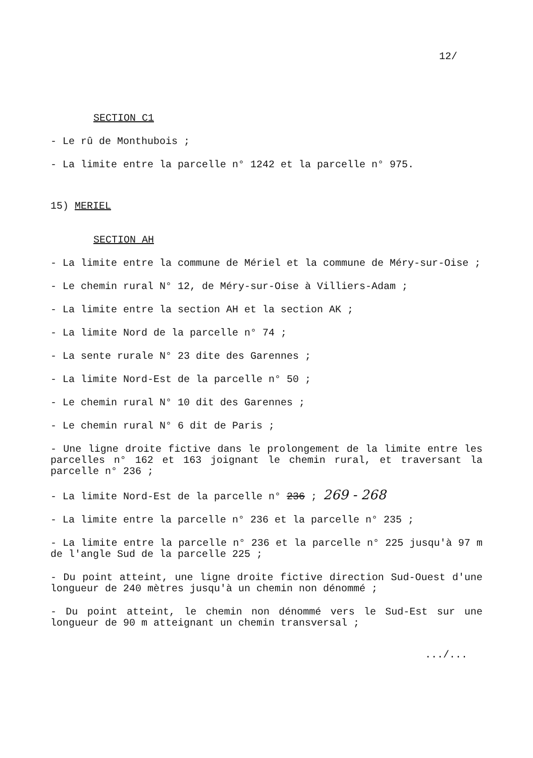12/
SECTION C1
- Le rû de Monthubois ;
- La limite entre la parcelle n° 1242 et la parcelle n° 975.
15) MERIEL
SECTION AH
- La limite entre la commune de Mériel et la commune de Méry-sur-Oise ;
- Le chemin rural N° 12, de Méry-sur-Oise à Villiers-Adam ;
- La limite entre la section AH et la section AK ;
- La limite Nord de la parcelle n° 74 ;
- La sente rurale N° 23 dite des Garennes ;
- La limite Nord-Est de la parcelle n° 50 ;
- Le chemin rural N° 10 dit des Garennes ;
- Le chemin rural N° 6 dit de Paris ;
- Une ligne droite fictive dans le prolongement de la limite entre les parcelles n° 162 et 163 joignant le chemin rural, et traversant la parcelle n° 236 ;
- La limite Nord-Est de la parcelle n° 236 ; 269 - 268
- La limite entre la parcelle n° 236 et la parcelle n° 235 ;
- La limite entre la parcelle n° 236 et la parcelle n° 225 jusqu'à 97 m de l'angle Sud de la parcelle 225 ;
- Du point atteint, une ligne droite fictive direction Sud-Ouest d'une longueur de 240 mètres jusqu'à un chemin non dénommé ;
- Du point atteint, le chemin non dénommé vers le Sud-Est sur une longueur de 90 m atteignant un chemin transversal ;
.../...